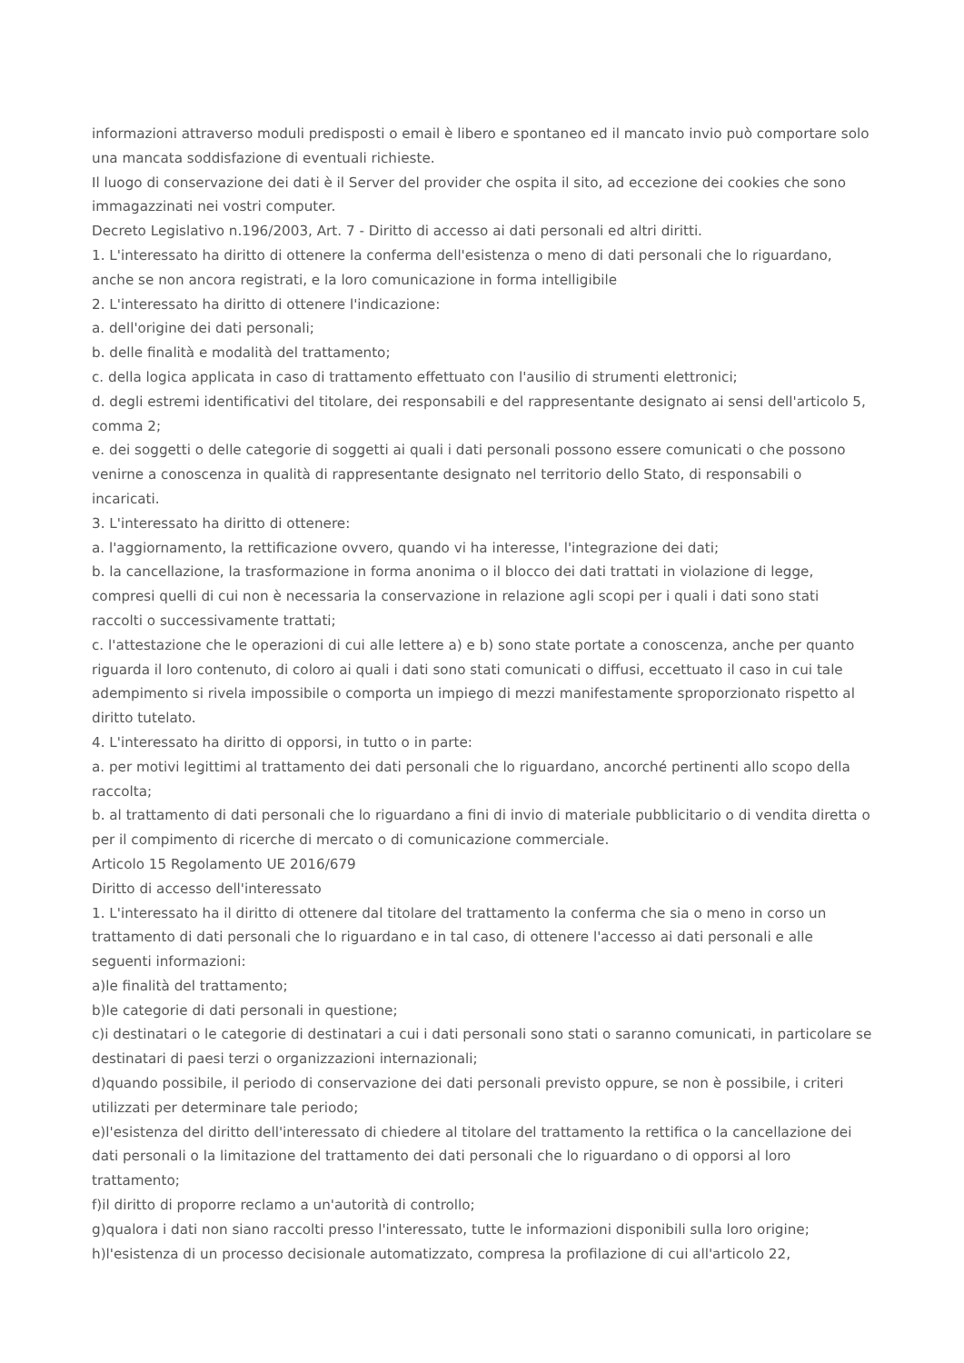informazioni attraverso moduli predisposti o email è libero e spontaneo ed il mancato invio può comportare solo una mancata soddisfazione di eventuali richieste.
Il luogo di conservazione dei dati è il Server del provider che ospita il sito, ad eccezione dei cookies che sono immagazzinati nei vostri computer.
Decreto Legislativo n.196/2003, Art. 7 - Diritto di accesso ai dati personali ed altri diritti.
1. L'interessato ha diritto di ottenere la conferma dell'esistenza o meno di dati personali che lo riguardano, anche se non ancora registrati, e la loro comunicazione in forma intelligibile
2. L'interessato ha diritto di ottenere l'indicazione:
a. dell'origine dei dati personali;
b. delle finalità e modalità del trattamento;
c. della logica applicata in caso di trattamento effettuato con l'ausilio di strumenti elettronici;
d. degli estremi identificativi del titolare, dei responsabili e del rappresentante designato ai sensi dell'articolo 5, comma 2;
e. dei soggetti o delle categorie di soggetti ai quali i dati personali possono essere comunicati o che possono venirne a conoscenza in qualità di rappresentante designato nel territorio dello Stato, di responsabili o incaricati.
3. L'interessato ha diritto di ottenere:
a. l'aggiornamento, la rettificazione ovvero, quando vi ha interesse, l'integrazione dei dati;
b. la cancellazione, la trasformazione in forma anonima o il blocco dei dati trattati in violazione di legge, compresi quelli di cui non è necessaria la conservazione in relazione agli scopi per i quali i dati sono stati raccolti o successivamente trattati;
c. l'attestazione che le operazioni di cui alle lettere a) e b) sono state portate a conoscenza, anche per quanto riguarda il loro contenuto, di coloro ai quali i dati sono stati comunicati o diffusi, eccettuato il caso in cui tale adempimento si rivela impossibile o comporta un impiego di mezzi manifestamente sproporzionato rispetto al diritto tutelato.
4. L'interessato ha diritto di opporsi, in tutto o in parte:
a. per motivi legittimi al trattamento dei dati personali che lo riguardano, ancorché pertinenti allo scopo della raccolta;
b. al trattamento di dati personali che lo riguardano a fini di invio di materiale pubblicitario o di vendita diretta o per il compimento di ricerche di mercato o di comunicazione commerciale.
Articolo 15 Regolamento UE 2016/679
Diritto di accesso dell'interessato
1. L'interessato ha il diritto di ottenere dal titolare del trattamento la conferma che sia o meno in corso un trattamento di dati personali che lo riguardano e in tal caso, di ottenere l'accesso ai dati personali e alle seguenti informazioni:
a)le finalità del trattamento;
b)le categorie di dati personali in questione;
c)i destinatari o le categorie di destinatari a cui i dati personali sono stati o saranno comunicati, in particolare se destinatari di paesi terzi o organizzazioni internazionali;
d)quando possibile, il periodo di conservazione dei dati personali previsto oppure, se non è possibile, i criteri utilizzati per determinare tale periodo;
e)l'esistenza del diritto dell'interessato di chiedere al titolare del trattamento la rettifica o la cancellazione dei dati personali o la limitazione del trattamento dei dati personali che lo riguardano o di opporsi al loro trattamento;
f)il diritto di proporre reclamo a un'autorità di controllo;
g)qualora i dati non siano raccolti presso l'interessato, tutte le informazioni disponibili sulla loro origine;
h)l'esistenza di un processo decisionale automatizzato, compresa la profilazione di cui all'articolo 22,